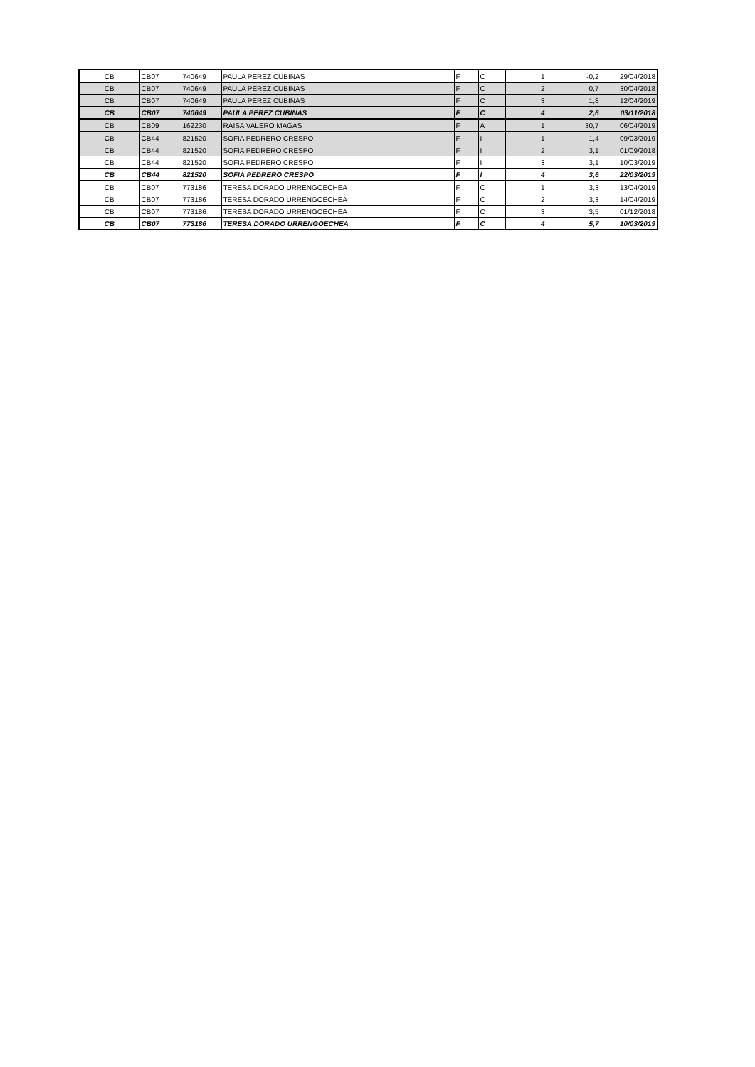| CB | CB07 | 740649 | PAULA PEREZ CUBINAS | F | C | 1 | -0,2 | 29/04/2018 |
| CB | CB07 | 740649 | PAULA PEREZ CUBINAS | F | C | 2 | 0,7 | 30/04/2018 |
| CB | CB07 | 740649 | PAULA PEREZ CUBINAS | F | C | 3 | 1,8 | 12/04/2019 |
| CB | CB07 | 740649 | PAULA PEREZ CUBINAS | F | C | 4 | 2,6 | 03/11/2018 |
| CB | CB09 | 162230 | RAISA VALERO MAGAS | F | A | 1 | 30,7 | 06/04/2019 |
| CB | CB44 | 821520 | SOFIA PEDRERO CRESPO | F | I | 1 | 1,4 | 09/03/2019 |
| CB | CB44 | 821520 | SOFIA PEDRERO CRESPO | F | I | 2 | 3,1 | 01/09/2018 |
| CB | CB44 | 821520 | SOFIA PEDRERO CRESPO | F | I | 3 | 3,1 | 10/03/2019 |
| CB | CB44 | 821520 | SOFIA PEDRERO CRESPO | F | I | 4 | 3,6 | 22/03/2019 |
| CB | CB07 | 773186 | TERESA DORADO URRENGOECHEA | F | C | 1 | 3,3 | 13/04/2019 |
| CB | CB07 | 773186 | TERESA DORADO URRENGOECHEA | F | C | 2 | 3,3 | 14/04/2019 |
| CB | CB07 | 773186 | TERESA DORADO URRENGOECHEA | F | C | 3 | 3,5 | 01/12/2018 |
| CB | CB07 | 773186 | TERESA DORADO URRENGOECHEA | F | C | 4 | 5,7 | 10/03/2019 |